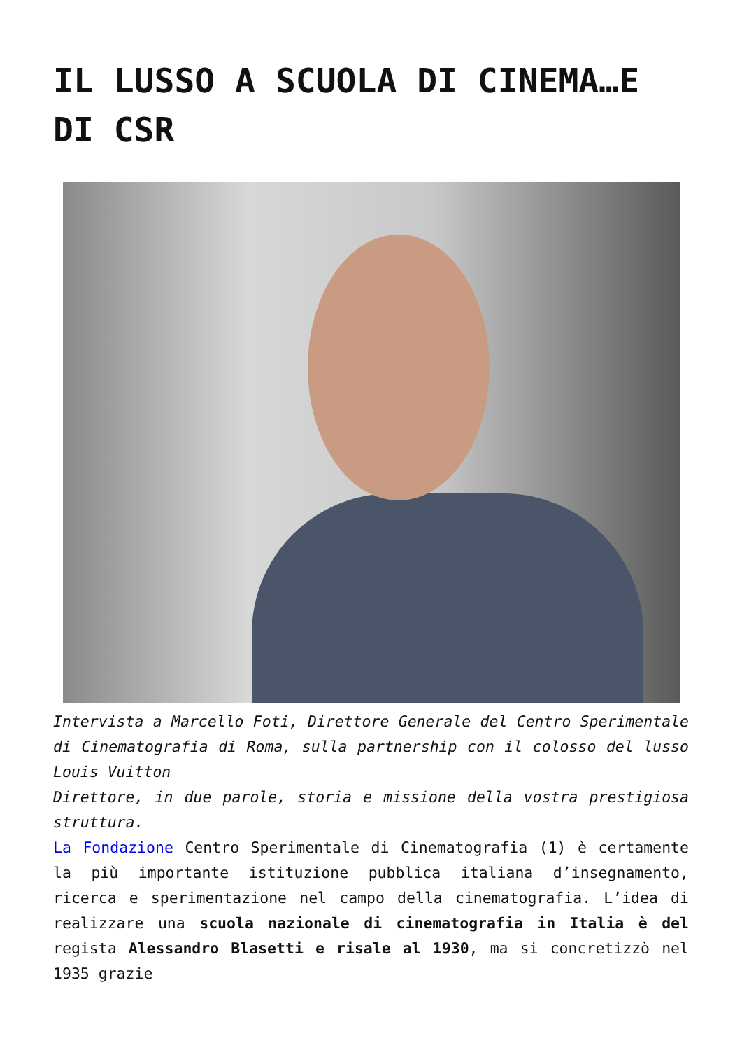IL LUSSO A SCUOLA DI CINEMA…E DI CSR
Intervista a Marcello Foti, Direttore Generale del Centro Sperimentale di Cinematografia di Roma, sulla partnership con il colosso del lusso Louis Vuitton
Direttore, in due parole, storia e missione della vostra prestigiosa struttura.
La Fondazione Centro Sperimentale di Cinematografia (1) è certamente la più importante istituzione pubblica italiana d’insegnamento, ricerca e sperimentazione nel campo della cinematografia. L’idea di realizzare una scuola nazionale di cinematografia in Italia è del regista Alessandro Blasetti e risale al 1930, ma si concretizzò nel 1935 grazie